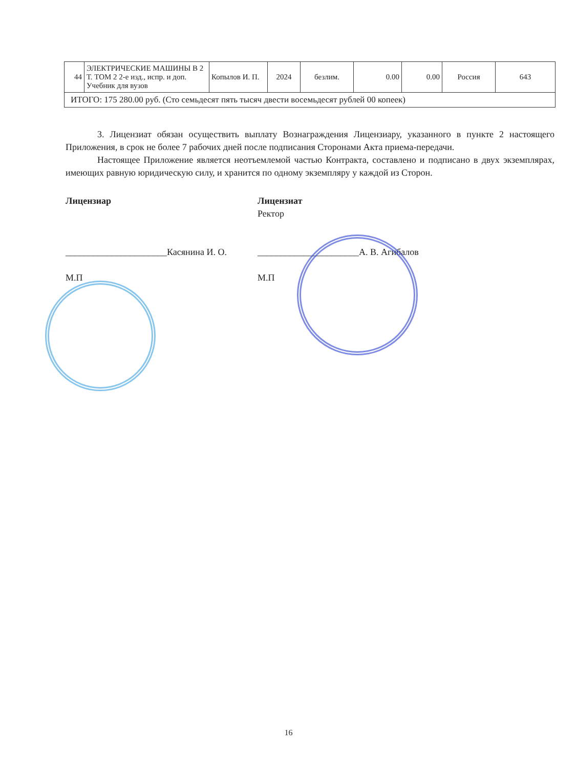| 44 | ЭЛЕКТРИЧЕСКИЕ МАШИНЫ В 2 Т. ТОМ 2 2-е изд., испр. и доп. Учебник для вузов | Копылов И. П. | 2024 | безлим. | 0.00 | 0.00 | Россия | 643 |
| ИТОГО: 175 280.00 руб. (Сто семьдесят пять тысяч двести восемьдесят рублей 00 копеек) | | | | | | | | |
3. Лицензиат обязан осуществить выплату Вознаграждения Лицензиару, указанного в пункте 2 настоящего Приложения, в срок не более 7 рабочих дней после подписания Сторонами Акта приема-передачи.
Настоящее Приложение является неотъемлемой частью Контракта, составлено и подписано в двух экземплярах, имеющих равную юридическую силу, и хранится по одному экземпляру у каждой из Сторон.
Лицензиар
______________________Касянина И. О.
М.П
Лицензиат
Ректор
______________________А. В. Агибалов
М.П
16